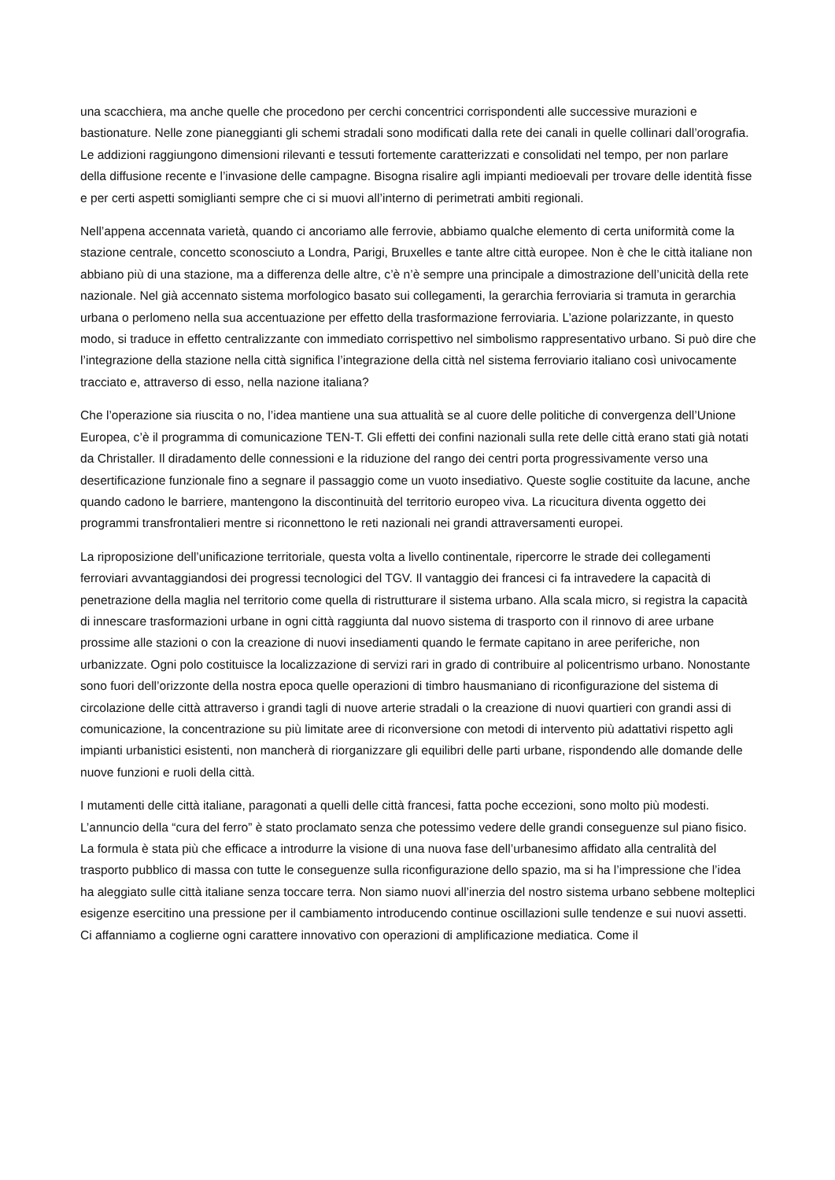una scacchiera, ma anche quelle che procedono per cerchi concentrici corrispondenti alle successive murazioni e bastionature. Nelle zone pianeggianti gli schemi stradali sono modificati dalla rete dei canali in quelle collinari dall’orografia. Le addizioni raggiungono dimensioni rilevanti e tessuti fortemente caratterizzati e consolidati nel tempo, per non parlare della diffusione recente e l’invasione delle campagne. Bisogna risalire agli impianti medioevali per trovare delle identità fisse e per certi aspetti somiglianti sempre che ci si muovi all’interno di perimetrati ambiti regionali.
Nell’appena accennata varietà, quando ci ancoriamo alle ferrovie, abbiamo qualche elemento di certa uniformità come la stazione centrale, concetto sconosciuto a Londra, Parigi, Bruxelles e tante altre città europee. Non è che le città italiane non abbiano più di una stazione, ma a differenza delle altre, c’è n’è sempre una principale a dimostrazione dell’unicità della rete nazionale. Nel già accennato sistema morfologico basato sui collegamenti, la gerarchia ferroviaria si tramuta in gerarchia urbana o perlomeno nella sua accentuazione per effetto della trasformazione ferroviaria. L’azione polarizzante, in questo modo, si traduce in effetto centralizzante con immediato corrispettivo nel simbolismo rappresentativo urbano. Si può dire che l’integrazione della stazione nella città significa l’integrazione della città nel sistema ferroviario italiano così univocamente tracciato e, attraverso di esso, nella nazione italiana?
Che l’operazione sia riuscita o no, l’idea mantiene una sua attualità se al cuore delle politiche di convergenza dell’Unione Europea, c’è il programma di comunicazione TEN-T. Gli effetti dei confini nazionali sulla rete delle città erano stati già notati da Christaller. Il diradamento delle connessioni e la riduzione del rango dei centri porta progressivamente verso una desertificazione funzionale fino a segnare il passaggio come un vuoto insediativo. Queste soglie costituite da lacune, anche quando cadono le barriere, mantengono la discontinuità del territorio europeo viva. La ricucitura diventa oggetto dei programmi transfrontalieri mentre si riconnettono le reti nazionali nei grandi attraversamenti europei.
La riproposizione dell’unificazione territoriale, questa volta a livello continentale, ripercorre le strade dei collegamenti ferroviari avvantaggiandosi dei progressi tecnologici del TGV. Il vantaggio dei francesi ci fa intravedere la capacità di penetrazione della maglia nel territorio come quella di ristrutturare il sistema urbano. Alla scala micro, si registra la capacità di innescare trasformazioni urbane in ogni città raggiunta dal nuovo sistema di trasporto con il rinnovo di aree urbane prossime alle stazioni o con la creazione di nuovi insediamenti quando le fermate capitano in aree periferiche, non urbanizzate. Ogni polo costituisce la localizzazione di servizi rari in grado di contribuire al policentrismo urbano. Nonostante sono fuori dell’orizzonte della nostra epoca quelle operazioni di timbro hausmaniano di riconfigurazione del sistema di circolazione delle città attraverso i grandi tagli di nuove arterie stradali o la creazione di nuovi quartieri con grandi assi di comunicazione, la concentrazione su più limitate aree di riconversione con metodi di intervento più adattativi rispetto agli impianti urbanistici esistenti, non mancherà di riorganizzare gli equilibri delle parti urbane, rispondendo alle domande delle nuove funzioni e ruoli della città.
I mutamenti delle città italiane, paragonati a quelli delle città francesi, fatta poche eccezioni, sono molto più modesti. L’annuncio della “cura del ferro” è stato proclamato senza che potessimo vedere delle grandi conseguenze sul piano fisico. La formula è stata più che efficace a introdurre la visione di una nuova fase dell’urbanesimo affidato alla centralità del trasporto pubblico di massa con tutte le conseguenze sulla riconfigurazione dello spazio, ma si ha l’impressione che l’idea ha aleggiato sulle città italiane senza toccare terra. Non siamo nuovi all’inerzia del nostro sistema urbano sebbene molteplici esigenze esercitino una pressione per il cambiamento introducendo continue oscillazioni sulle tendenze e sui nuovi assetti. Ci affanniamo a coglierne ogni carattere innovativo con operazioni di amplificazione mediatica. Come il